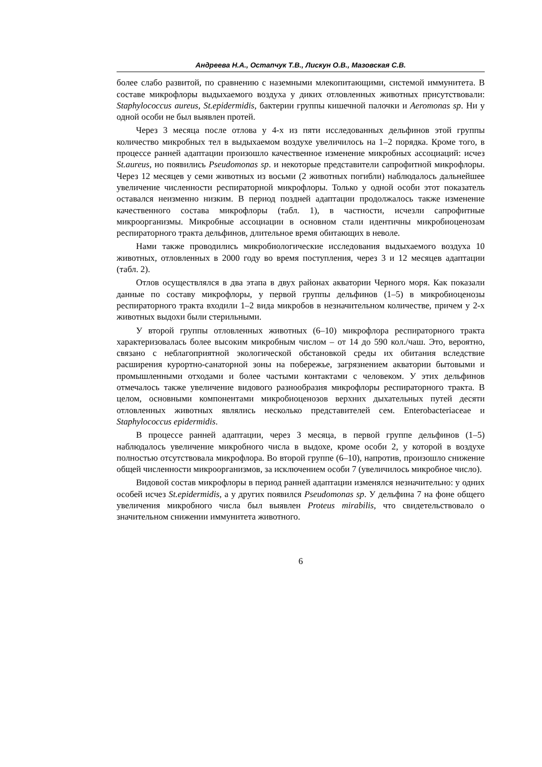Андреева Н.А., Остапчук Т.В., Лискун О.В., Мазовская С.В.
более слабо развитой, по сравнению с наземными млекопитающими, системой иммунитета. В составе микрофлоры выдыхаемого воздуха у диких отловленных животных присутствовали: Staphylococcus aureus, St.epidermidis, бактерии группы кишечной палочки и Aeromonas sp. Ни у одной особи не был выявлен протей.
Через 3 месяца после отлова у 4-х из пяти исследованных дельфинов этой группы количество микробных тел в выдыхаемом воздухе увеличилось на 1–2 порядка. Кроме того, в процессе ранней адаптации произошло качественное изменение микробных ассоциаций: исчез St.aureus, но появились Pseudomonas sp. и некоторые представители сапрофитной микрофлоры. Через 12 месяцев у семи животных из восьми (2 животных погибли) наблюдалось дальнейшее увеличение численности респираторной микрофлоры. Только у одной особи этот показатель оставался неизменно низким. В период поздней адаптации продолжалось также изменение качественного состава микрофлоры (табл. 1), в частности, исчезли сапрофитные микроорганизмы. Микробные ассоциации в основном стали идентичны микробиоценозам респираторного тракта дельфинов, длительное время обитающих в неволе.
Нами также проводились микробиологические исследования выдыхаемого воздуха 10 животных, отловленных в 2000 году во время поступления, через 3 и 12 месяцев адаптации (табл. 2).
Отлов осуществлялся в два этапа в двух районах акватории Черного моря. Как показали данные по составу микрофлоры, у первой группы дельфинов (1–5) в микробиоценозы респираторного тракта входили 1–2 вида микробов в незначительном количестве, причем у 2-х животных выдохи были стерильными.
У второй группы отловленных животных (6–10) микрофлора респираторного тракта характеризовалась более высоким микробным числом – от 14 до 590 кол./чаш. Это, вероятно, связано с неблагоприятной экологической обстановкой среды их обитания вследствие расширения курортно-санаторной зоны на побережье, загрязнением акватории бытовыми и промышленными отходами и более частыми контактами с человеком. У этих дельфинов отмечалось также увеличение видового разнообразия микрофлоры респираторного тракта. В целом, основными компонентами микробиоценозов верхних дыхательных путей десяти отловленных животных являлись несколько представителей сем. Enterobacteriaceae и Staphylococcus epidermidis.
В процессе ранней адаптации, через 3 месяца, в первой группе дельфинов (1–5) наблюдалось увеличение микробного числа в выдохе, кроме особи 2, у которой в воздухе полностью отсутствовала микрофлора. Во второй группе (6–10), напротив, произошло снижение общей численности микроорганизмов, за исключением особи 7 (увеличилось микробное число).
Видовой состав микрофлоры в период ранней адаптации изменялся незначительно: у одних особей исчез St.epidermidis, а у других появился Pseudomonas sp. У дельфина 7 на фоне общего увеличения микробного числа был выявлен Proteus mirabilis, что свидетельствовало о значительном снижении иммунитета животного.
6